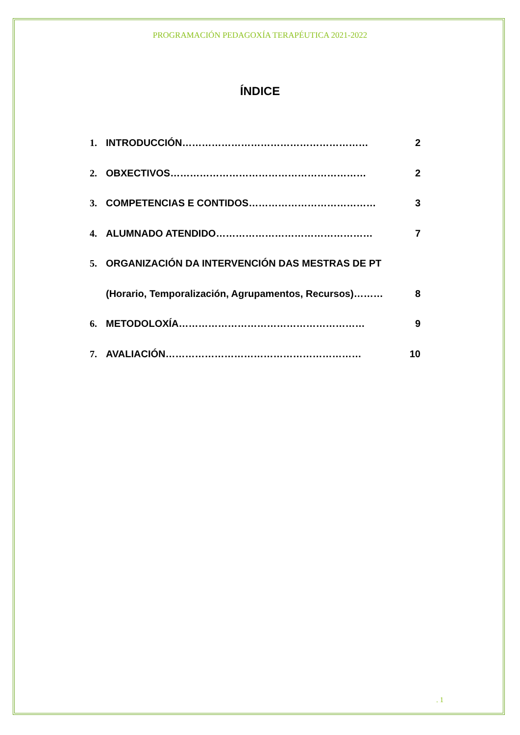PROGRAMACIÓN PEDAGOXÍA TERAPÉUTICA 2021-2022
ÍNDICE
1. INTRODUCCIÓN………………………………………………… 2
2. OBXECTIVOS…………………………………………………… 2
3. COMPETENCIAS E CONTIDOS………………………………… 3
4. ALUMNADO ATENDIDO………………………………………… 7
5. ORGANIZACIÓN DA INTERVENCIÓN DAS MESTRAS DE PT
(Horario, Temporalización, Agrupamentos, Recursos)……… 8
6. METODOLOXÍA………………………………………………… 9
7. AVALIACIÓN…………………………………………………… 10
. 1